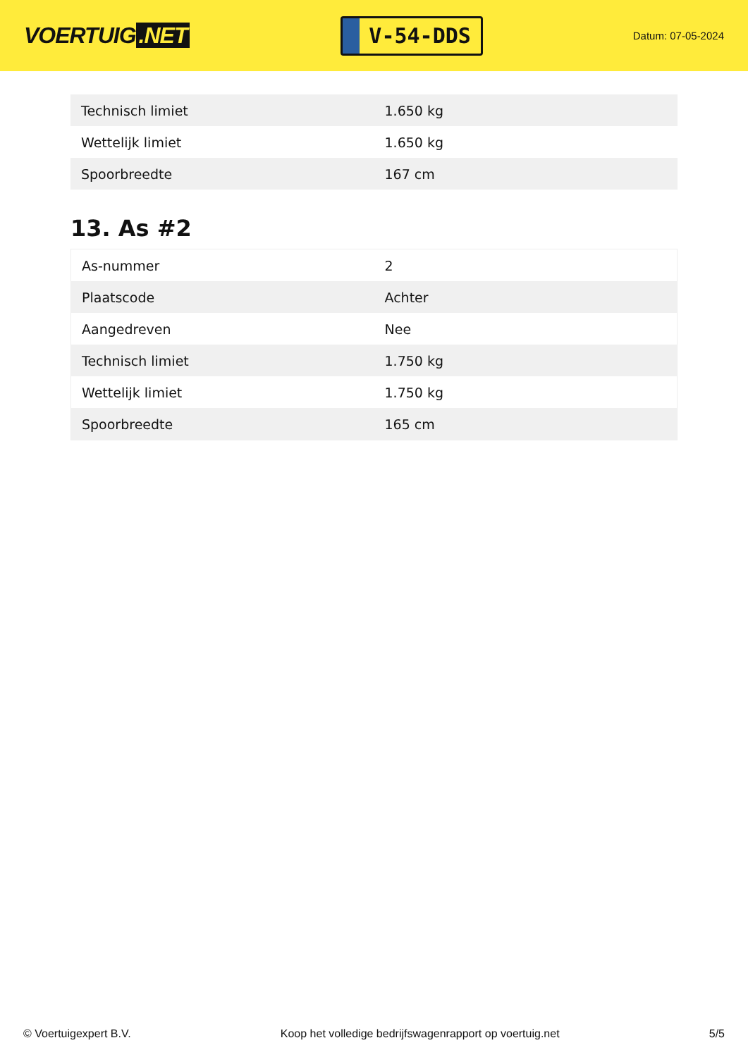VOERTUIG.NET
V-54-DDS
Datum: 07-05-2024
| Technisch limiet | 1.650 kg |
| Wettelijk limiet | 1.650 kg |
| Spoorbreedte | 167 cm |
13. As #2
| As-nummer | 2 |
| Plaatscode | Achter |
| Aangedreven | Nee |
| Technisch limiet | 1.750 kg |
| Wettelijk limiet | 1.750 kg |
| Spoorbreedte | 165 cm |
© Voertuigexpert B.V. Koop het volledige bedrijfswagenrapport op voertuig.net 5/5